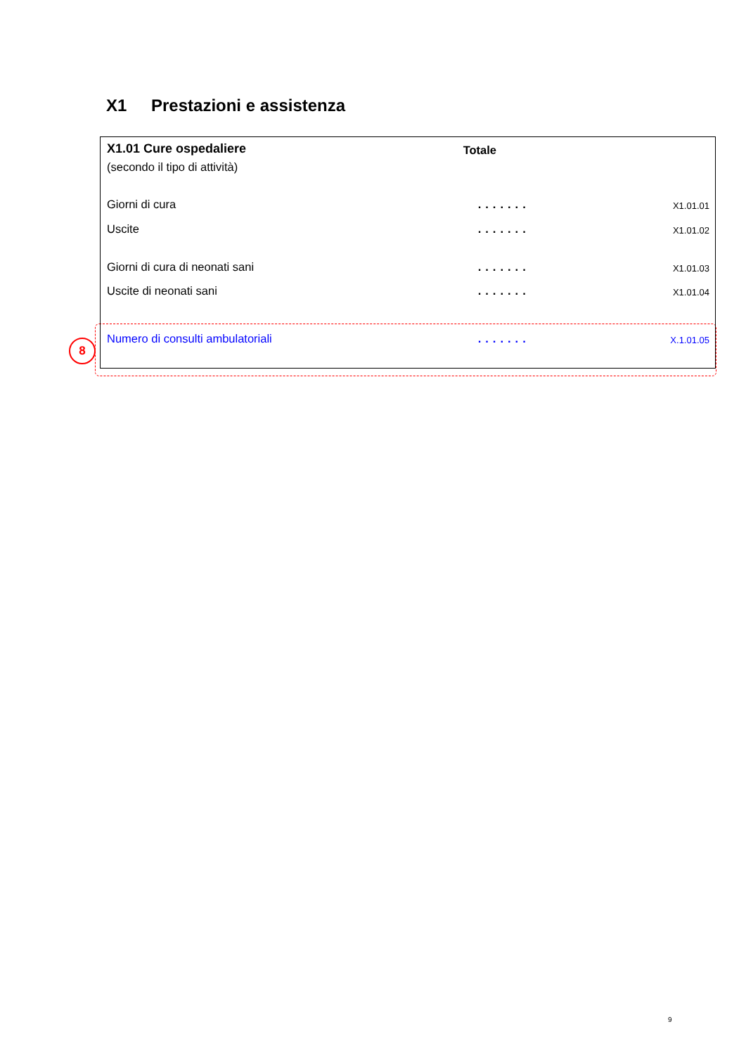X1 Prestazioni e assistenza
8
| X1.01 Cure ospedaliere (secondo il tipo di attività) | Totale | |
| Giorni di cura | ....... | X1.01.01 |
| Uscite | ....... | X1.01.02 |
| Giorni di cura di neonati sani | ....... | X1.01.03 |
| Uscite di neonati sani | ....... | X1.01.04 |
| Numero di consulti ambulatoriali | ....... | X.1.01.05 |
9